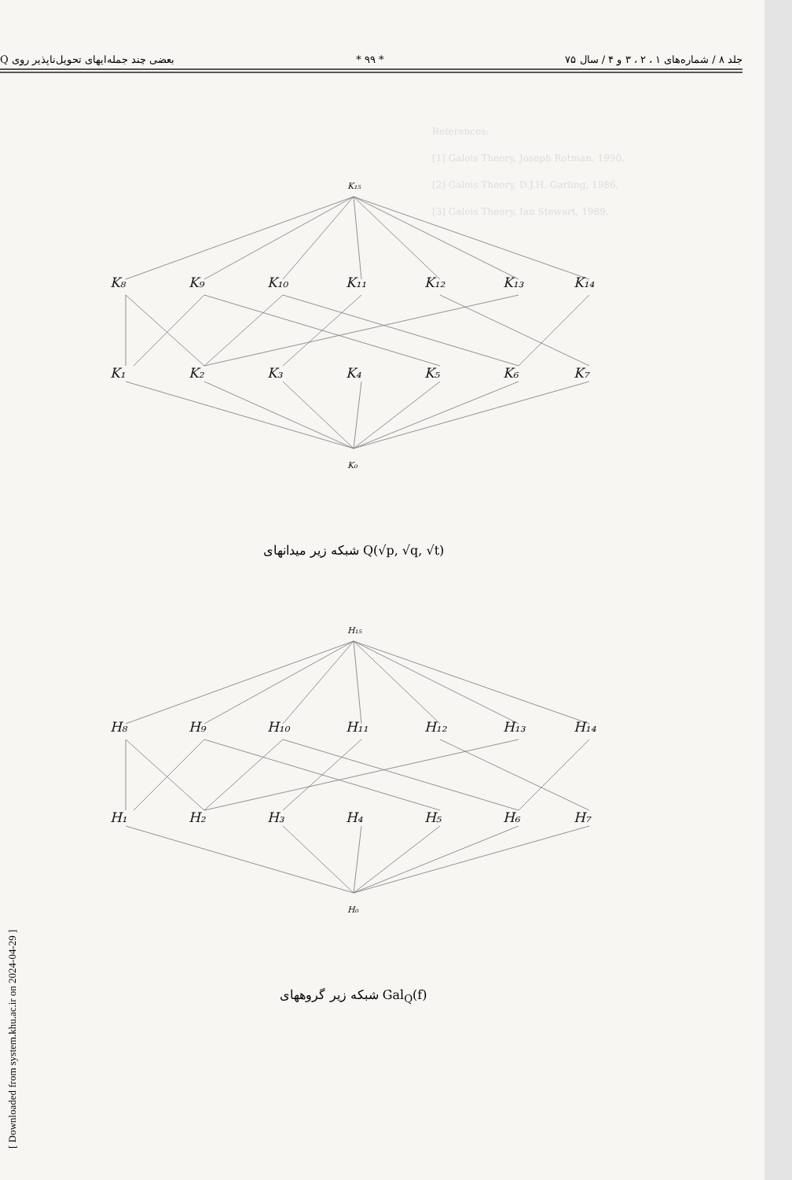بعضی چند جمله‌ایهای تحویل‌ناپذیر روی Q * ۹۹ * جلد ۸ / شماره‌های ۱ ، ۲ ، ۳ و ۴ / سال ۷۵
References:
[1] Galois Theory, Joseph Rotman, 1990.
[2] Galois Theory, D.J.H. Garling, 1986.
[3] Galois Theory, Ian Stewart, 1989.
K₁₅
K₈
K₉
K₁₀
K₁₁
K₁₂
K₁₃
K₁₄
K₁
K₂
K₃
K₄
K₅
K₆
K₇
K₀
شبکه زیر میدانهای Q(√p, √q, √t)
H₁₅
H₈
H₉
H₁₀
H₁₁
H₁₂
H₁₃
H₁₄
H₁
H₂
H₃
H₄
H₅
H₆
H₇
H₀
شبکه زیر گروههای Gal<sub>Q</sub>(f)
[ Downloaded from system.khu.ac.ir on 2024-04-29 ]